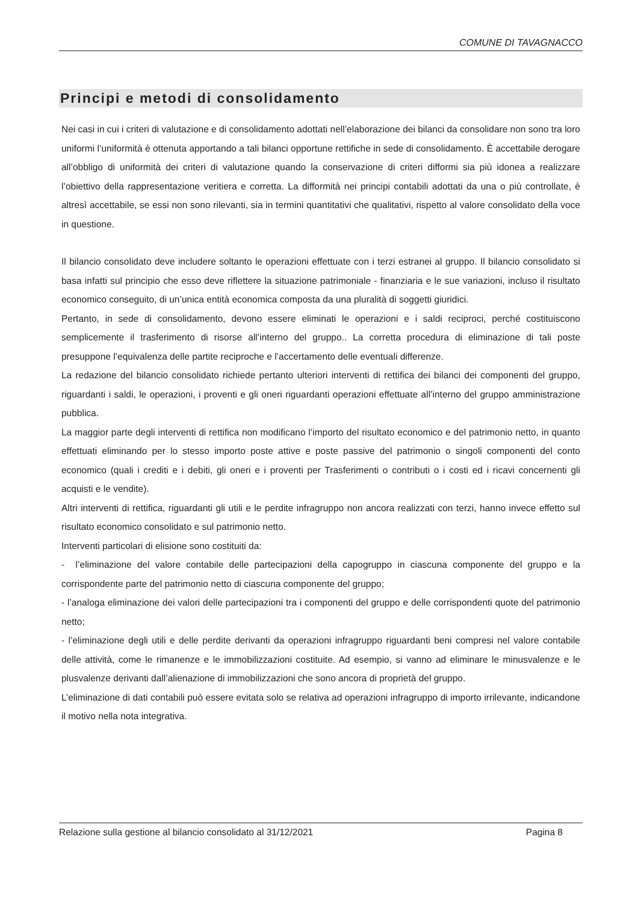COMUNE DI TAVAGNACCO
Principi e metodi di consolidamento
Nei casi in cui i criteri di valutazione e di consolidamento adottati nell’elaborazione dei bilanci da consolidare non sono tra loro uniformi l’uniformità è ottenuta apportando a tali bilanci opportune rettifiche in sede di consolidamento. È accettabile derogare all’obbligo di uniformità dei criteri di valutazione quando la conservazione di criteri difformi sia più idonea a realizzare l’obiettivo della rappresentazione veritiera e corretta. La difformità nei principi contabili adottati da una o più controllate, è altresì accettabile, se essi non sono rilevanti, sia in termini quantitativi che qualitativi, rispetto al valore consolidato della voce in questione.
Il bilancio consolidato deve includere soltanto le operazioni effettuate con i terzi estranei al gruppo. Il bilancio consolidato si basa infatti sul principio che esso deve riflettere la situazione patrimoniale - finanziaria e le sue variazioni, incluso il risultato economico conseguito, di un’unica entità economica composta da una pluralità di soggetti giuridici.
Pertanto, in sede di consolidamento, devono essere eliminati le operazioni e i saldi reciproci, perché costituiscono semplicemente il trasferimento di risorse all’interno del gruppo.. La corretta procedura di eliminazione di tali poste presuppone l’equivalenza delle partite reciproche e l’accertamento delle eventuali differenze.
La redazione del bilancio consolidato richiede pertanto ulteriori interventi di rettifica dei bilanci dei componenti del gruppo, riguardanti i saldi, le operazioni, i proventi e gli oneri riguardanti operazioni effettuate all’interno del gruppo amministrazione pubblica.
La maggior parte degli interventi di rettifica non modificano l’importo del risultato economico e del patrimonio netto, in quanto effettuati eliminando per lo stesso importo poste attive e poste passive del patrimonio o singoli componenti del conto economico (quali i crediti e i debiti, gli oneri e i proventi per Trasferimenti o contributi o i costi ed i ricavi concernenti gli acquisti e le vendite).
Altri interventi di rettifica, riguardanti gli utili e le perdite infragruppo non ancora realizzati con terzi, hanno invece effetto sul risultato economico consolidato e sul patrimonio netto.
Interventi particolari di elisione sono costituiti da:
- l’eliminazione del valore contabile delle partecipazioni della capogruppo in ciascuna componente del gruppo e la corrispondente parte del patrimonio netto di ciascuna componente del gruppo;
- l’analoga eliminazione dei valori delle partecipazioni tra i componenti del gruppo e delle corrispondenti quote del patrimonio netto;
- l’eliminazione degli utili e delle perdite derivanti da operazioni infragruppo riguardanti beni compresi nel valore contabile delle attività, come le rimanenze e le immobilizzazioni costituite. Ad esempio, si vanno ad eliminare le minusvalenze e le plusvalenze derivanti dall’alienazione di immobilizzazioni che sono ancora di proprietà del gruppo.
L’eliminazione di dati contabili può essere evitata solo se relativa ad operazioni infragruppo di importo irrilevante, indicandone il motivo nella nota integrativa.
Relazione sulla gestione al bilancio consolidato al 31/12/2021 Pagina 8